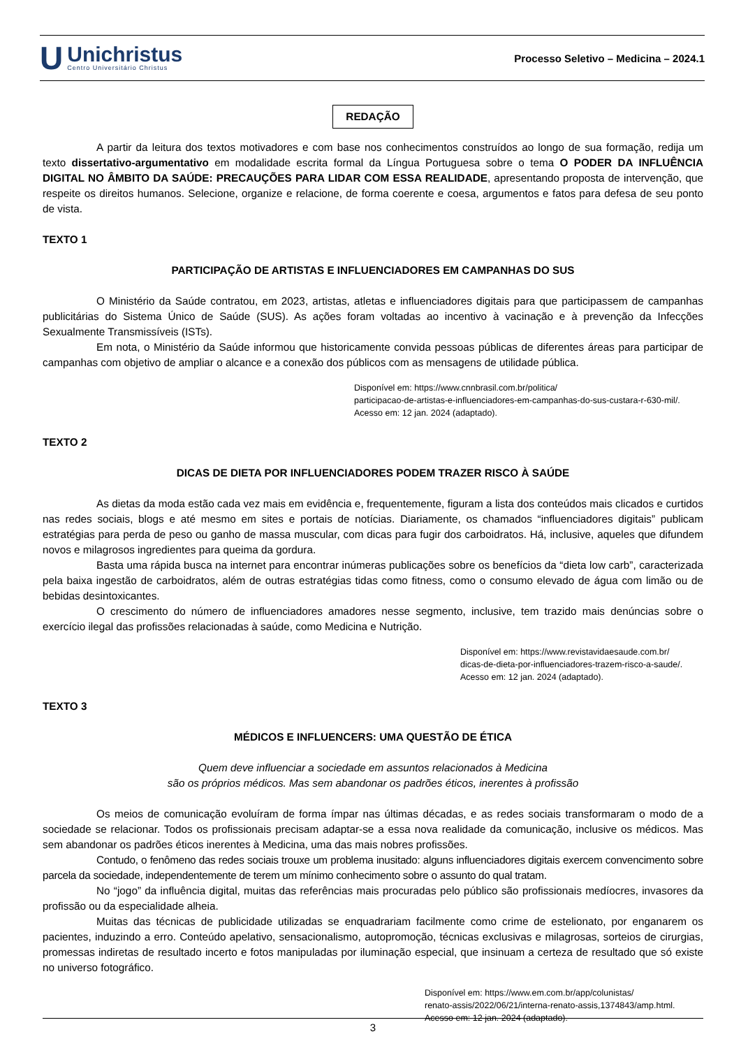U
Unichristus
Centro Universitário Christus
Processo Seletivo – Medicina – 2024.1
REDAÇÃO
A partir da leitura dos textos motivadores e com base nos conhecimentos construídos ao longo de sua formação, redija um texto dissertativo-argumentativo em modalidade escrita formal da Língua Portuguesa sobre o tema O PODER DA INFLUÊNCIA DIGITAL NO ÂMBITO DA SAÚDE: PRECAUÇÕES PARA LIDAR COM ESSA REALIDADE, apresentando proposta de intervenção, que respeite os direitos humanos. Selecione, organize e relacione, de forma coerente e coesa, argumentos e fatos para defesa de seu ponto de vista.
TEXTO 1
PARTICIPAÇÃO DE ARTISTAS E INFLUENCIADORES EM CAMPANHAS DO SUS
O Ministério da Saúde contratou, em 2023, artistas, atletas e influenciadores digitais para que participassem de campanhas publicitárias do Sistema Único de Saúde (SUS). As ações foram voltadas ao incentivo à vacinação e à prevenção da Infecções Sexualmente Transmissíveis (ISTs).
Em nota, o Ministério da Saúde informou que historicamente convida pessoas públicas de diferentes áreas para participar de campanhas com objetivo de ampliar o alcance e a conexão dos públicos com as mensagens de utilidade pública.
Disponível em: https://www.cnnbrasil.com.br/politica/
participacao-de-artistas-e-influenciadores-em-campanhas-do-sus-custara-r-630-mil/.
Acesso em: 12 jan. 2024 (adaptado).
TEXTO 2
DICAS DE DIETA POR INFLUENCIADORES PODEM TRAZER RISCO À SAÚDE
As dietas da moda estão cada vez mais em evidência e, frequentemente, figuram a lista dos conteúdos mais clicados e curtidos nas redes sociais, blogs e até mesmo em sites e portais de notícias. Diariamente, os chamados “influenciadores digitais” publicam estratégias para perda de peso ou ganho de massa muscular, com dicas para fugir dos carboidratos. Há, inclusive, aqueles que difundem novos e milagrosos ingredientes para queima da gordura.
Basta uma rápida busca na internet para encontrar inúmeras publicações sobre os benefícios da “dieta low carb”, caracterizada pela baixa ingestão de carboidratos, além de outras estratégias tidas como fitness, como o consumo elevado de água com limão ou de bebidas desintoxicantes.
O crescimento do número de influenciadores amadores nesse segmento, inclusive, tem trazido mais denúncias sobre o exercício ilegal das profissões relacionadas à saúde, como Medicina e Nutrição.
Disponível em: https://www.revistavidaesaude.com.br/
dicas-de-dieta-por-influenciadores-trazem-risco-a-saude/.
Acesso em: 12 jan. 2024 (adaptado).
TEXTO 3
MÉDICOS E INFLUENCERS: UMA QUESTÃO DE ÉTICA
Quem deve influenciar a sociedade em assuntos relacionados à Medicina
são os próprios médicos. Mas sem abandonar os padrões éticos, inerentes à profissão
Os meios de comunicação evoluíram de forma ímpar nas últimas décadas, e as redes sociais transformaram o modo de a sociedade se relacionar. Todos os profissionais precisam adaptar-se a essa nova realidade da comunicação, inclusive os médicos. Mas sem abandonar os padrões éticos inerentes à Medicina, uma das mais nobres profissões.
Contudo, o fenômeno das redes sociais trouxe um problema inusitado: alguns influenciadores digitais exercem convencimento sobre parcela da sociedade, independentemente de terem um mínimo conhecimento sobre o assunto do qual tratam.
No “jogo” da influência digital, muitas das referências mais procuradas pelo público são profissionais medíocres, invasores da profissão ou da especialidade alheia.
Muitas das técnicas de publicidade utilizadas se enquadrariam facilmente como crime de estelionato, por enganarem os pacientes, induzindo a erro. Conteúdo apelativo, sensacionalismo, autopromoção, técnicas exclusivas e milagrosas, sorteios de cirurgias, promessas indiretas de resultado incerto e fotos manipuladas por iluminação especial, que insinuam a certeza de resultado que só existe no universo fotográfico.
Disponível em: https://www.em.com.br/app/colunistas/
renato-assis/2022/06/21/interna-renato-assis,1374843/amp.html.
Acesso em: 12 jan. 2024 (adaptado).
3